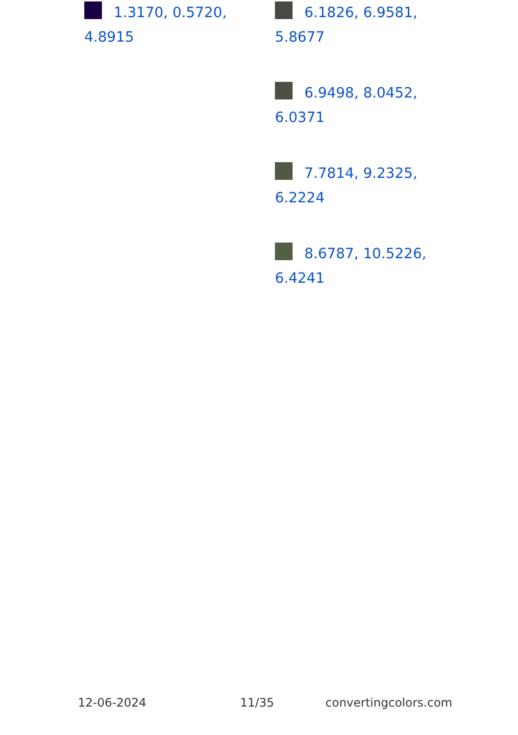1.3170, 0.5720, 4.8915
6.1826, 6.9581, 5.8677
6.9498, 8.0452, 6.0371
7.7814, 9.2325, 6.2224
8.6787, 10.5226, 6.4241
12-06-2024 11/35 convertingcolors.com